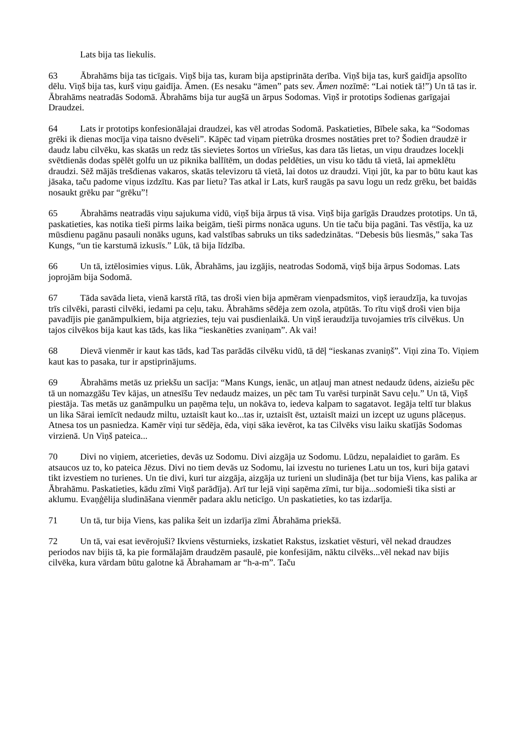Lats bija tas liekulis.
63 Ābrahāms bija tas ticīgais. Viņš bija tas, kuram bija apstiprināta derība. Viņš bija tas, kurš gaidīja apsolīto dēlu. Viņš bija tas, kurš viņu gaidīja. Āmen. (Es nesaku “āmen” pats sev. Āmen nozīmē: “Lai notiek tā!”) Un tā tas ir. Ābrahāms neatradās Sodomā. Ābrahāms bija tur augšā un ārpus Sodomas. Viņš ir prototips šodienas garīgajai Draudzei.
64 Lats ir prototips konfesionālajai draudzei, kas vēl atrodas Sodomā. Paskatieties, Bībele saka, ka “Sodomas grēki ik dienas mocīja viņa taisno dvēseli”. Kāpēc tad viņam pietrūka drosmes nostāties pret to? Šodien draudzē ir daudz labu cilvēku, kas skatās un redz tās sievietes šortos un vīriešus, kas dara tās lietas, un viņu draudzes locekļi svētdienās dodas spēlēt golfu un uz piknika ballītēm, un dodas peldēties, un visu ko tādu tā vietā, lai apmeklētu draudzi. Sēž mājās trešdienas vakaros, skatās televizoru tā vietā, lai dotos uz draudzi. Viņi jūt, ka par to būtu kaut kas jāsaka, taču padome viņus izdzītu. Kas par lietu? Tas atkal ir Lats, kurš raugās pa savu logu un redz grēku, bet baidās nosaukt grēku par “grēku”!
65 Ābrahāms neatradās viņu sajukuma vidū, viņš bija ārpus tā visa. Viņš bija garīgās Draudzes prototips. Un tā, paskatieties, kas notika tieši pirms laika beigām, tieši pirms nonāca uguns. Un tie taču bija pagāni. Tas vēstīja, ka uz mūsdienu pagānu pasauli nonāks uguns, kad valstības sabruks un tiks sadedzinātas. “Debesis būs liesmās,” saka Tas Kungs, “un tie karstumā izkusīs.” Lūk, tā bija līdzība.
66 Un tā, iztēlosimies viņus. Lūk, Ābrahāms, jau izgājis, neatrodas Sodomā, viņš bija ārpus Sodomas. Lats joprojām bija Sodomā.
67 Tāda savāda lieta, vienā karstā rītā, tas droši vien bija apmēram vienpadsmitos, viņš ieraudzīja, ka tuvojas trīs cilvēki, parasti cilvēki, iedami pa ceļu, taku. Ābrahāms sēdēja zem ozola, atpūtās. To rītu viņš droši vien bija pavadījis pie ganāmpulkiem, bija atgriezies, teju vai pusdienlaikā. Un viņš ieraudzīja tuvojamies trīs cilvēkus. Un tajos cilvēkos bija kaut kas tāds, kas lika “ieskanēties zvaniņam”. Ak vai!
68 Dievā vienmēr ir kaut kas tāds, kad Tas parādās cilvēku vidū, tā dēļ “ieskanas zvaniņš”. Viņi zina To. Viņiem kaut kas to pasaka, tur ir apstiprinājums.
69 Ābrahāms metās uz priekšu un sacīja: “Mans Kungs, ienāc, un atļauj man atnest nedaudz ūdens, aiziešu pēc tā un nomazgāšu Tev kājas, un atnesīšu Tev nedaudz maizes, un pēc tam Tu varēsi turpināt Savu ceļu.” Un tā, Viņš piestāja. Tas metās uz ganāmpulku un paņēma teļu, un nokāva to, iedeva kalpam to sagatavot. Iegāja teltī tur blakus un lika Sārai iemīcīt nedaudz miltu, uztaisīt kaut ko...tas ir, uztaisīt ēst, uztaisīt maizi un izcept uz uguns plāceņus. Atnesa tos un pasniedza. Kamēr viņi tur sēdēja, ēda, viņi sāka ievērot, ka tas Cilvēks visu laiku skatījās Sodomas virzienā. Un Viņš pateica...
70 Divi no viņiem, atcerieties, devās uz Sodomu. Divi aizgāja uz Sodomu. Lūdzu, nepalaidiet to garām. Es atsaucos uz to, ko pateica Jēzus. Divi no tiem devās uz Sodomu, lai izvestu no turienes Latu un tos, kuri bija gatavi tikt izvestiem no turienes. Un tie divi, kuri tur aizgāja, aizgāja uz turieni un sludināja (bet tur bija Viens, kas palika ar Ābrahāmu. Paskatieties, kādu zīmi Viņš parādīja). Arī tur lejā viņi saņēma zīmi, tur bija...sodomieši tika sisti ar aklumu. Evaņģēlija sludināšana vienmēr padara aklu neticīgo. Un paskatieties, ko tas izdarīja.
71 Un tā, tur bija Viens, kas palika šeit un izdarīja zīmi Ābrahāma priekšā.
72 Un tā, vai esat ievērojuši? Ikviens vēsturnieks, izskatiet Rakstus, izskatiet vēsturi, vēl nekad draudzes periodos nav bijis tā, ka pie formālajām draudzēm pasaulē, pie konfesijām, nāktu cilvēks...vēl nekad nav bijis cilvēka, kura vārdam būtu galotne kā Ābrahamam ar “h-a-m”. Taču